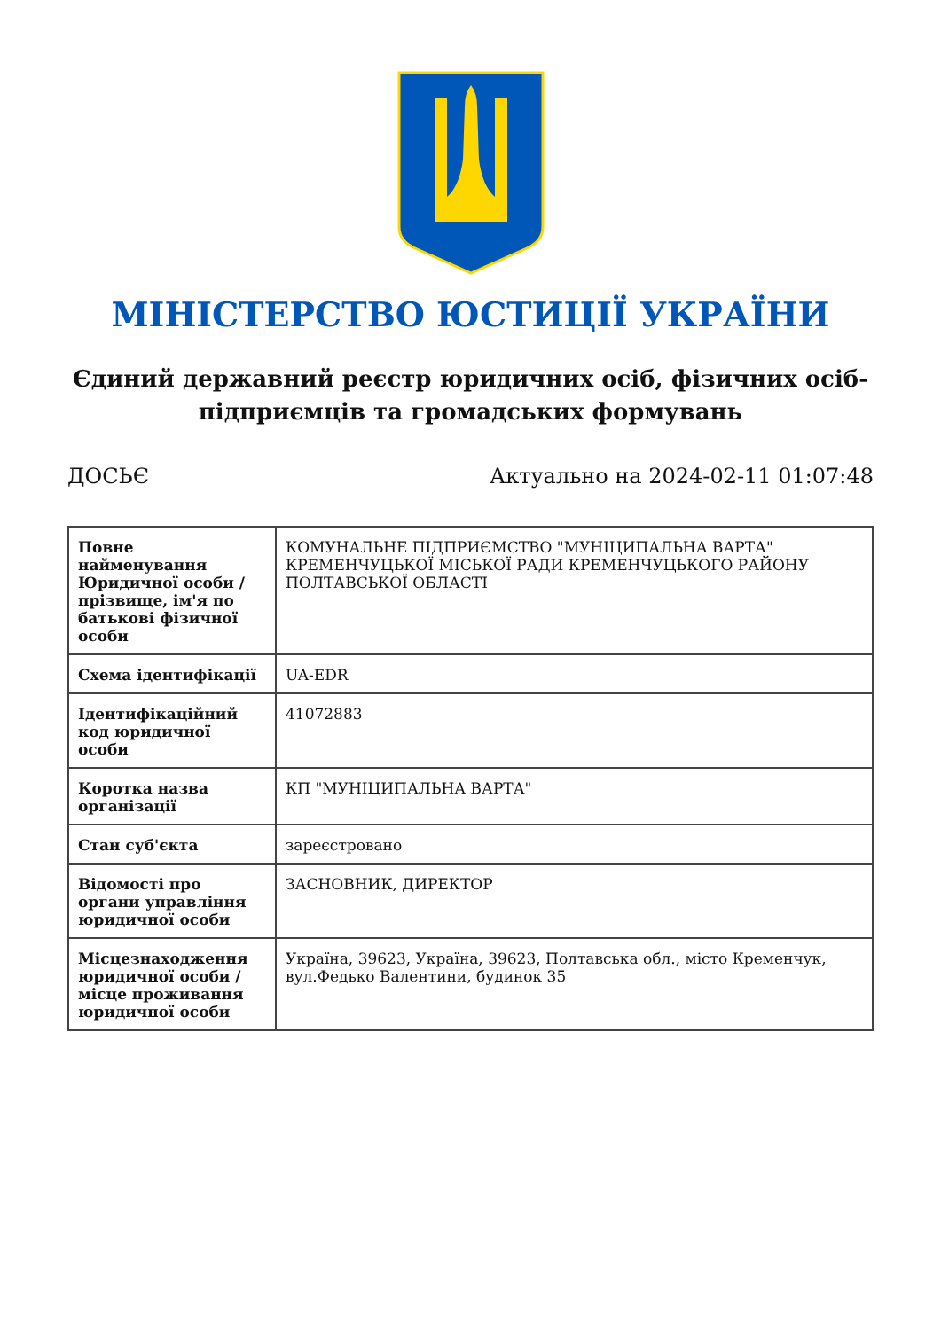МІНІСТЕРСТВО ЮСТИЦІЇ УКРАЇНИ
Єдиний державний реєстр юридичних осіб, фізичних осіб-підприємців та громадських формувань
ДОСЬЄ Актуально на 2024-02-11 01:07:48
| Повне найменування Юридичної особи / прізвище, ім'я по батькові фізичної особи | КОМУНАЛЬНЕ ПІДПРИЄМСТВО "МУНІЦИПАЛЬНА ВАРТА" КРЕМЕНЧУЦЬКОЇ МІСЬКОЇ РАДИ КРЕМЕНЧУЦЬКОГО РАЙОНУ ПОЛТАВСЬКОЇ ОБЛАСТІ |
| Схема ідентифікації | UA-EDR |
| Ідентифікаційний код юридичної особи | 41072883 |
| Коротка назва організації | КП "МУНІЦИПАЛЬНА ВАРТА" |
| Стан суб'єкта | зареєстровано |
| Відомості про органи управління юридичної особи | ЗАСНОВНИК, ДИРЕКТОР |
| Місцезнаходження юридичної особи / місце проживання юридичної особи | Україна, 39623, Україна, 39623, Полтавська обл., місто Кременчук, вул.Федько Валентини, будинок 35 |